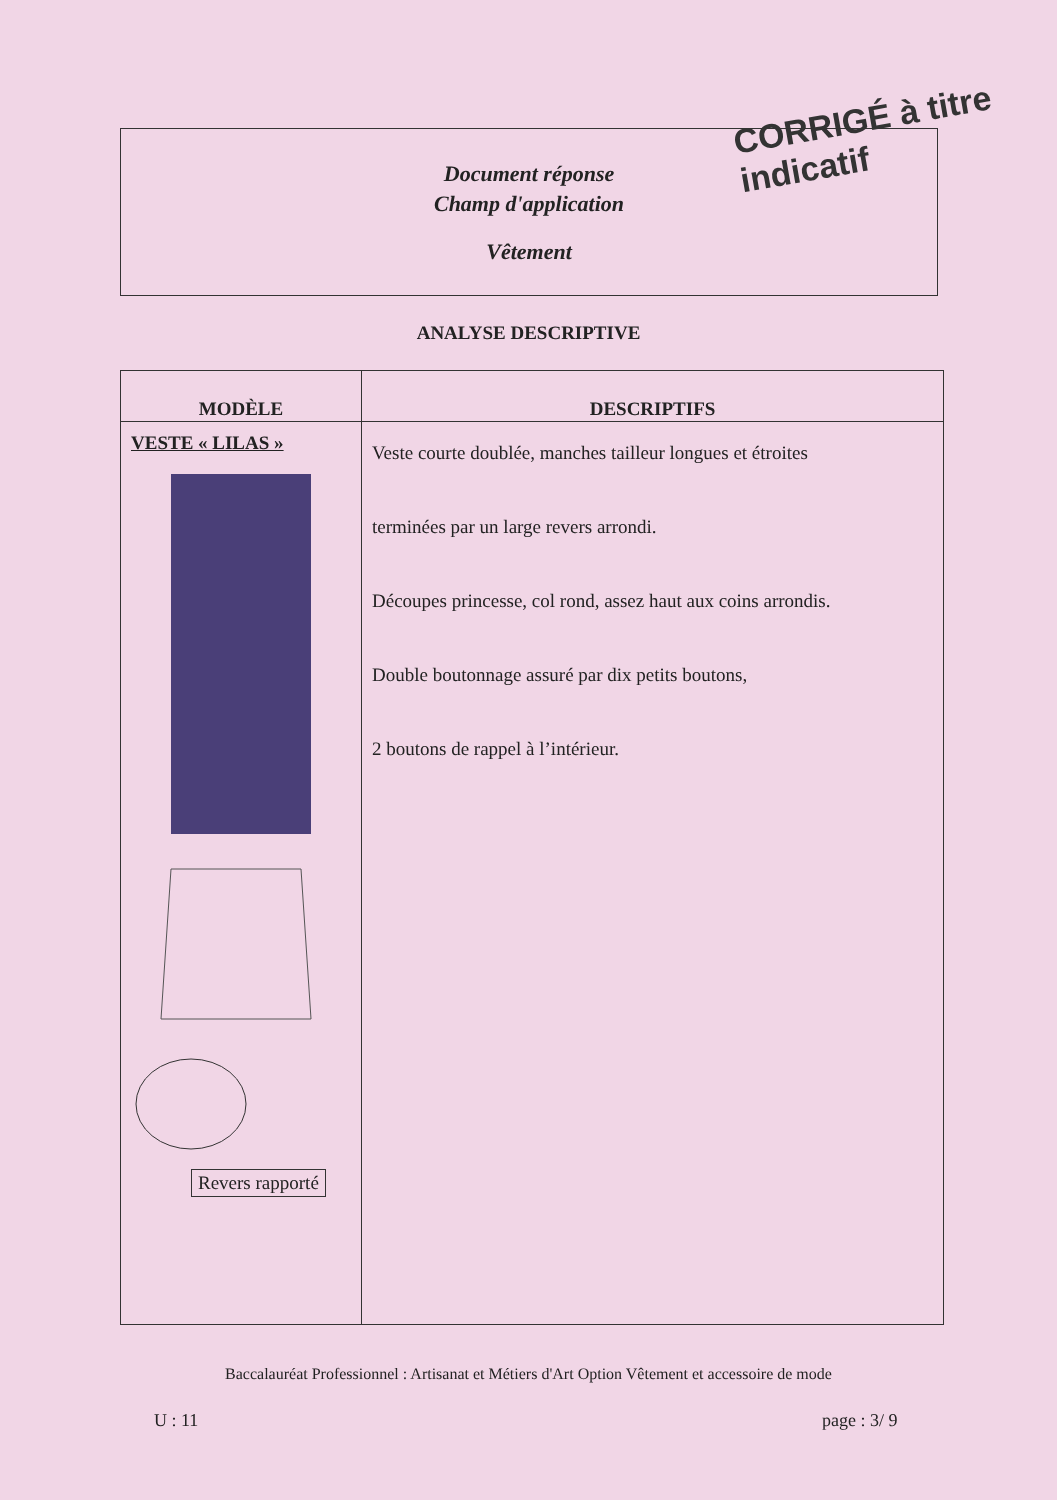Document réponse
Champ d'application
Vêtement
CORRIGÉ à titre indicatif
ANALYSE DESCRIPTIVE
| MODÈLE | DESCRIPTIFS |
| --- | --- |
| VESTE « LILAS » Revers rapporté | Veste courte doublée, manches tailleur longues et étroites terminées par un large revers arrondi. Découpes princesse, col rond, assez haut aux coins arrondis. Double boutonnage assuré par dix petits boutons, 2 boutons de rappel à l’intérieur. |
Baccalauréat Professionnel : Artisanat et Métiers d'Art Option Vêtement et accessoire de mode
U : 11 page : 3/ 9